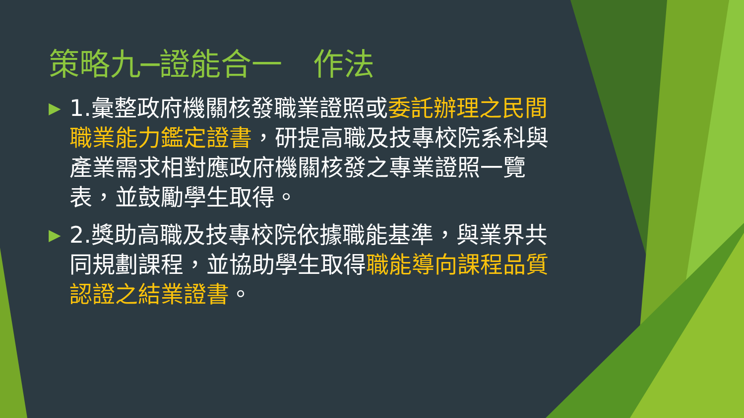策略九─證能合一　作法
▶
1.彙整政府機關核發職業證照或委託辦理之民間職業能力鑑定證書，研提高職及技專校院系科與產業需求相對應政府機關核發之專業證照一覽表，並鼓勵學生取得。
▶
2.獎助高職及技專校院依據職能基準，與業界共同規劃課程，並協助學生取得職能導向課程品質認證之結業證書。